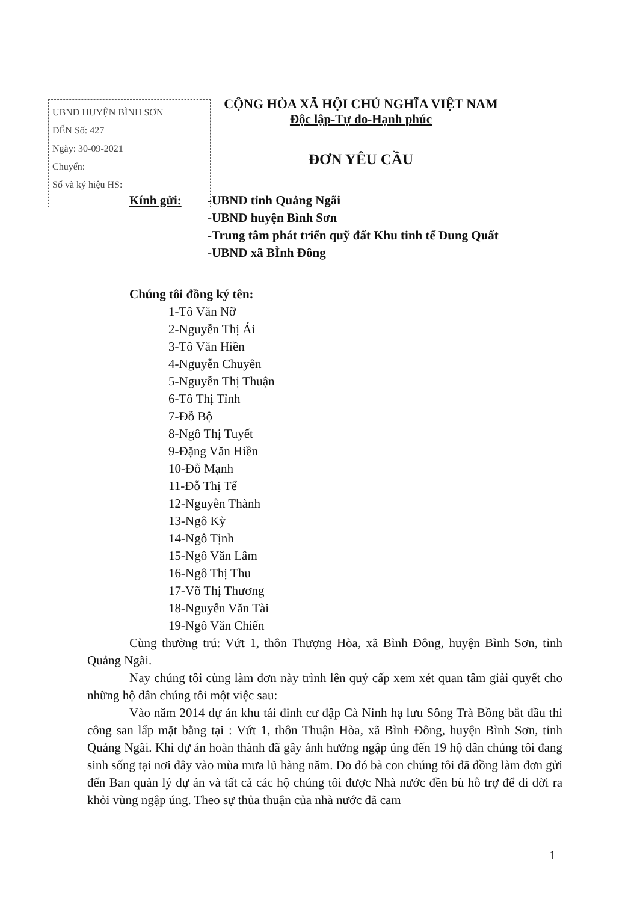UBND HUYỆN BÌNH SƠN
ĐẾN Số: 427
Ngày: 30-09-2021
Chuyển:
Số và ký hiệu HS:
CỘNG HÒA XÃ HỘI CHỦ NGHĨA VIỆT NAM
Độc lập-Tự do-Hạnh phúc
ĐƠN YÊU CẦU
Kính gửi: -UBND tỉnh Quảng Ngãi
-UBND huyện Bình Sơn
-Trung tâm phát triển quỹ đất Khu tinh tế Dung Quất
-UBND xã BÌnh Đông
Chúng tôi đồng ký tên:
1-Tô Văn Nỡ
2-Nguyễn Thị Ái
3-Tô Văn Hiền
4-Nguyễn Chuyên
5-Nguyễn Thị Thuận
6-Tô Thị Tỉnh
7-Đỗ Bộ
8-Ngô Thị Tuyết
9-Đặng Văn Hiền
10-Đỗ Mạnh
11-Đỗ Thị Tể
12-Nguyễn Thành
13-Ngô Kỳ
14-Ngô Tịnh
15-Ngô Văn Lâm
16-Ngô Thị Thu
17-Võ Thị Thương
18-Nguyễn Văn Tài
19-Ngô Văn Chiến
Cùng thường trú: Vứt 1, thôn Thượng Hòa, xã Bình Đông, huyện Bình Sơn, tỉnh Quảng Ngãi.
Nay chúng tôi cùng làm đơn này trình lên quý cấp xem xét quan tâm giải quyết cho những hộ dân chúng tôi một việc sau:
Vào năm 2014 dự án khu tái đinh cư đập Cà Ninh hạ lưu Sông Trà Bồng bắt đầu thi công san lấp mặt bằng tại : Vứt 1, thôn Thuận Hòa, xã Bình Đông, huyện Bình Sơn, tỉnh Quảng Ngãi. Khi dự án hoàn thành đã gây ảnh hưởng ngập úng đến 19 hộ dân chúng tôi đang sinh sống tại nơi đây vào mùa mưa lũ hàng năm. Do đó bà con chúng tôi đã đồng làm đơn gửi đến Ban quản lý dự án và tất cả các hộ chúng tôi được Nhà nước đền bù hỗ trợ để di dời ra khỏi vùng ngập úng. Theo sự thủa thuận của nhà nước đã cam
1